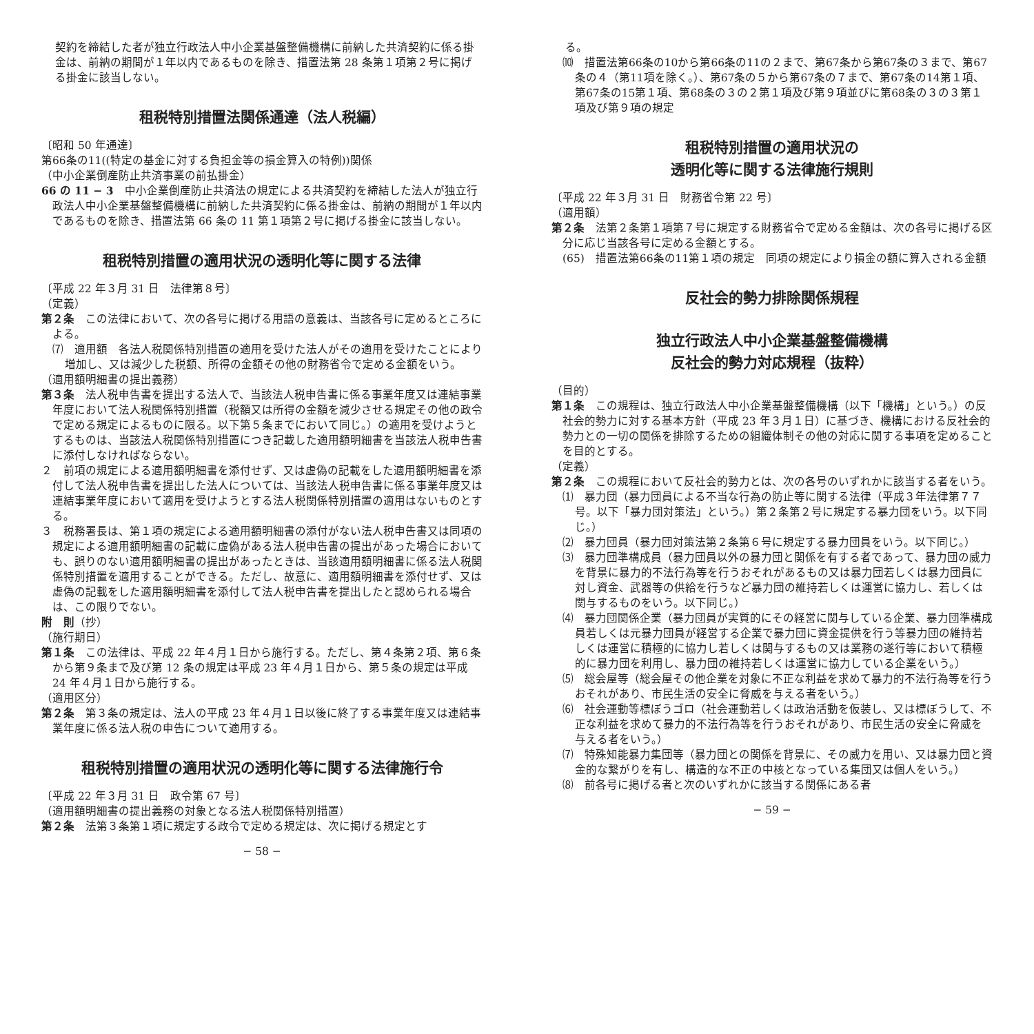契約を締結した者が独立行政法人中小企業基盤整備機構に前納した共済契約に係る掛金は、前納の期間が１年以内であるものを除き、措置法第 28 条第１項第２号に掲げる掛金に該当しない。
租税特別措置法関係通達（法人税編）
〔昭和 50 年通達〕
第66条の11((特定の基金に対する負担金等の損金算入の特例))関係
（中小企業倒産防止共済事業の前払掛金）
66 の 11 − 3　中小企業倒産防止共済法の規定による共済契約を締結した法人が独立行政法人中小企業基盤整備機構に前納した共済契約に係る掛金は、前納の期間が１年以内であるものを除き、措置法第 66 条の 11 第１項第２号に掲げる掛金に該当しない。
租税特別措置の適用状況の透明化等に関する法律
〔平成 22 年３月 31 日　法律第８号〕
（定義）
第２条　この法律において、次の各号に掲げる用語の意義は、当該各号に定めるところによる。
⑺　適用額　各法人税関係特別措置の適用を受けた法人がその適用を受けたことにより増加し、又は減少した税額、所得の金額その他の財務省令で定める金額をいう。
（適用額明細書の提出義務）
第３条　法人税申告書を提出する法人で、当該法人税申告書に係る事業年度又は連結事業年度において法人税関係特別措置（税額又は所得の金額を減少させる規定その他の政令で定める規定によるものに限る。以下第５条までにおいて同じ。）の適用を受けようとするものは、当該法人税関係特別措置につき記載した適用額明細書を当該法人税申告書に添付しなければならない。
２　前項の規定による適用額明細書を添付せず、又は虚偽の記載をした適用額明細書を添付して法人税申告書を提出した法人については、当該法人税申告書に係る事業年度又は連結事業年度において適用を受けようとする法人税関係特別措置の適用はないものとする。
３　税務署長は、第１項の規定による適用額明細書の添付がない法人税申告書又は同項の規定による適用額明細書の記載に虚偽がある法人税申告書の提出があった場合においても、誤りのない適用額明細書の提出があったときは、当該適用額明細書に係る法人税関係特別措置を適用することができる。ただし、故意に、適用額明細書を添付せず、又は虚偽の記載をした適用額明細書を添付して法人税申告書を提出したと認められる場合は、この限りでない。
附　則（抄）
（施行期日）
第１条　この法律は、平成 22 年４月１日から施行する。ただし、第４条第２項、第６条から第９条まで及び第 12 条の規定は平成 23 年４月１日から、第５条の規定は平成 24 年４月１日から施行する。
（適用区分）
第２条　第３条の規定は、法人の平成 23 年４月１日以後に終了する事業年度又は連結事業年度に係る法人税の申告について適用する。
租税特別措置の適用状況の透明化等に関する法律施行令
〔平成 22 年３月 31 日　政令第 67 号〕
（適用額明細書の提出義務の対象となる法人税関係特別措置）
第２条　法第３条第１項に規定する政令で定める規定は、次に掲げる規定とす
− 58 −
る。
⑽　措置法第66条の10から第66条の11の２まで、第67条から第67条の３まで、第67条の４（第11項を除く。）、第67条の５から第67条の７まで、第67条の14第１項、第67条の15第１項、第68条の３の２第１項及び第９項並びに第68条の３の３第１項及び第９項の規定
租税特別措置の適用状況の
透明化等に関する法律施行規則
〔平成 22 年３月 31 日　財務省令第 22 号〕
（適用額）
第２条　法第２条第１項第７号に規定する財務省令で定める金額は、次の各号に掲げる区分に応じ当該各号に定める金額とする。
(65)　措置法第66条の11第１項の規定　同項の規定により損金の額に算入される金額
反社会的勢力排除関係規程
独立行政法人中小企業基盤整備機構
反社会的勢力対応規程（抜粋）
（目的）
第１条　この規程は、独立行政法人中小企業基盤整備機構（以下「機構」という。）の反社会的勢力に対する基本方針（平成 23 年３月１日）に基づき、機構における反社会的勢力との一切の関係を排除するための組織体制その他の対応に関する事項を定めることを目的とする。
（定義）
第２条　この規程において反社会的勢力とは、次の各号のいずれかに該当する者をいう。
⑴　暴力団（暴力団員による不当な行為の防止等に関する法律（平成３年法律第７７号。以下「暴力団対策法」という。）第２条第２号に規定する暴力団をいう。以下同じ。）
⑵　暴力団員（暴力団対策法第２条第６号に規定する暴力団員をいう。以下同じ。）
⑶　暴力団準構成員（暴力団員以外の暴力団と関係を有する者であって、暴力団の威力を背景に暴力的不法行為等を行うおそれがあるもの又は暴力団若しくは暴力団員に対し資金、武器等の供給を行うなど暴力団の維持若しくは運営に協力し、若しくは関与するものをいう。以下同じ。）
⑷　暴力団関係企業（暴力団員が実質的にその経営に関与している企業、暴力団準構成員若しくは元暴力団員が経営する企業で暴力団に資金提供を行う等暴力団の維持若しくは運営に積極的に協力し若しくは関与するもの又は業務の遂行等において積極的に暴力団を利用し、暴力団の維持若しくは運営に協力している企業をいう。）
⑸　総会屋等（総会屋その他企業を対象に不正な利益を求めて暴力的不法行為等を行うおそれがあり、市民生活の安全に脅威を与える者をいう。）
⑹　社会運動等標ぼうゴロ（社会運動若しくは政治活動を仮装し、又は標ぼうして、不正な利益を求めて暴力的不法行為等を行うおそれがあり、市民生活の安全に脅威を与える者をいう。）
⑺　特殊知能暴力集団等（暴力団との関係を背景に、その威力を用い、又は暴力団と資金的な繋がりを有し、構造的な不正の中核となっている集団又は個人をいう。）
⑻　前各号に掲げる者と次のいずれかに該当する関係にある者
− 59 −